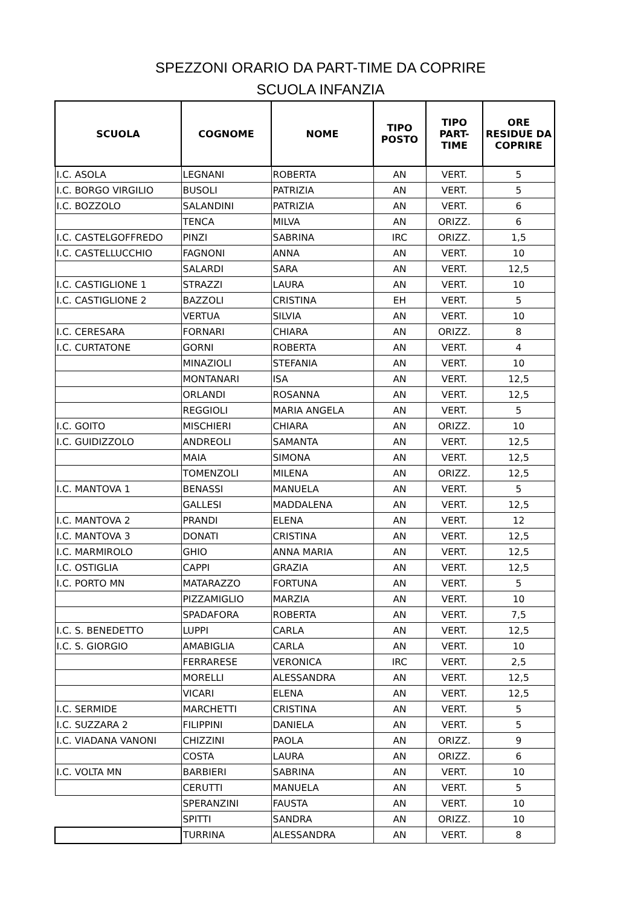SPEZZONI ORARIO DA PART-TIME DA COPRIRE
SCUOLA INFANZIA
| SCUOLA | COGNOME | NOME | TIPO POSTO | TIPO PART- TIME | ORE RESIDUE DA COPRIRE |
| --- | --- | --- | --- | --- | --- |
| I.C. ASOLA | LEGNANI | ROBERTA | AN | VERT. | 5 |
| I.C. BORGO VIRGILIO | BUSOLI | PATRIZIA | AN | VERT. | 5 |
| I.C. BOZZOLO | SALANDINI | PATRIZIA | AN | VERT. | 6 |
| | TENCA | MILVA | AN | ORIZZ. | 6 |
| I.C. CASTELGOFFREDO | PINZI | SABRINA | IRC | ORIZZ. | 1,5 |
| I.C. CASTELLUCCHIO | FAGNONI | ANNA | AN | VERT. | 10 |
| | SALARDI | SARA | AN | VERT. | 12,5 |
| I.C. CASTIGLIONE 1 | STRAZZI | LAURA | AN | VERT. | 10 |
| I.C. CASTIGLIONE 2 | BAZZOLI | CRISTINA | EH | VERT. | 5 |
| | VERTUA | SILVIA | AN | VERT. | 10 |
| I.C. CERESARA | FORNARI | CHIARA | AN | ORIZZ. | 8 |
| I.C. CURTATONE | GORNI | ROBERTA | AN | VERT. | 4 |
| | MINAZIOLI | STEFANIA | AN | VERT. | 10 |
| | MONTANARI | ISA | AN | VERT. | 12,5 |
| | ORLANDI | ROSANNA | AN | VERT. | 12,5 |
| | REGGIOLI | MARIA ANGELA | AN | VERT. | 5 |
| I.C. GOITO | MISCHIERI | CHIARA | AN | ORIZZ. | 10 |
| I.C. GUIDIZZOLO | ANDREOLI | SAMANTA | AN | VERT. | 12,5 |
| | MAIA | SIMONA | AN | VERT. | 12,5 |
| | TOMENZOLI | MILENA | AN | ORIZZ. | 12,5 |
| I.C. MANTOVA 1 | BENASSI | MANUELA | AN | VERT. | 5 |
| | GALLESI | MADDALENA | AN | VERT. | 12,5 |
| I.C. MANTOVA 2 | PRANDI | ELENA | AN | VERT. | 12 |
| I.C. MANTOVA 3 | DONATI | CRISTINA | AN | VERT. | 12,5 |
| I.C. MARMIROLO | GHIO | ANNA MARIA | AN | VERT. | 12,5 |
| I.C. OSTIGLIA | CAPPI | GRAZIA | AN | VERT. | 12,5 |
| I.C. PORTO MN | MATARAZZO | FORTUNA | AN | VERT. | 5 |
| | PIZZAMIGLIO | MARZIA | AN | VERT. | 10 |
| | SPADAFORA | ROBERTA | AN | VERT. | 7,5 |
| I.C. S. BENEDETTO | LUPPI | CARLA | AN | VERT. | 12,5 |
| I.C. S. GIORGIO | AMABIGLIA | CARLA | AN | VERT. | 10 |
| | FERRARESE | VERONICA | IRC | VERT. | 2,5 |
| | MORELLI | ALESSANDRA | AN | VERT. | 12,5 |
| | VICARI | ELENA | AN | VERT. | 12,5 |
| I.C. SERMIDE | MARCHETTI | CRISTINA | AN | VERT. | 5 |
| I.C. SUZZARA 2 | FILIPPINI | DANIELA | AN | VERT. | 5 |
| I.C. VIADANA VANONI | CHIZZINI | PAOLA | AN | ORIZZ. | 9 |
| | COSTA | LAURA | AN | ORIZZ. | 6 |
| I.C. VOLTA MN | BARBIERI | SABRINA | AN | VERT. | 10 |
| | CERUTTI | MANUELA | AN | VERT. | 5 |
| | SPERANZINI | FAUSTA | AN | VERT. | 10 |
| | SPITTI | SANDRA | AN | ORIZZ. | 10 |
| | TURRINA | ALESSANDRA | AN | VERT. | 8 |